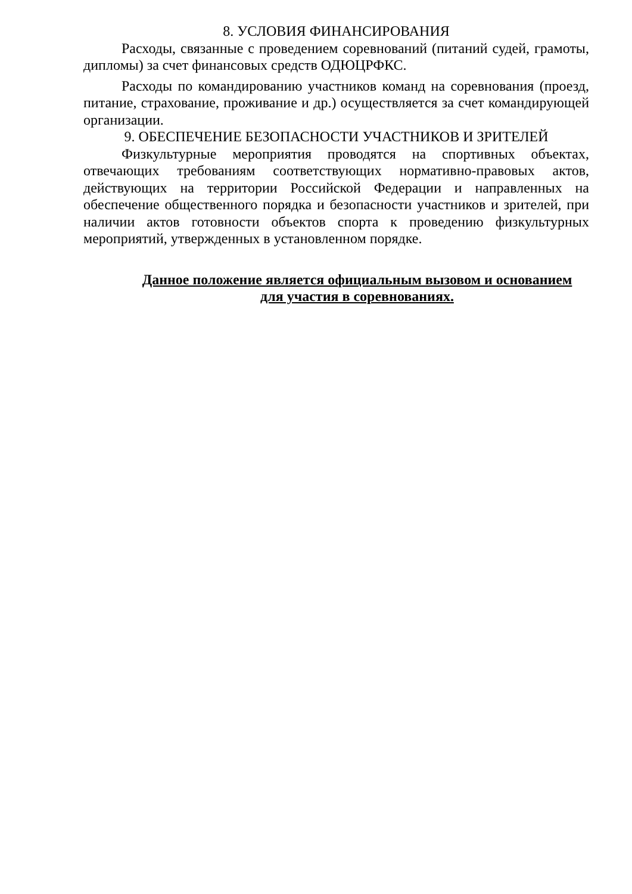8. УСЛОВИЯ ФИНАНСИРОВАНИЯ
Расходы, связанные с проведением соревнований (питаний судей, грамоты, дипломы) за счет финансовых средств ОДЮЦРФКС.
Расходы по командированию участников команд на соревнования (проезд, питание, страхование, проживание и др.) осуществляется за счет командирующей организации.
9. ОБЕСПЕЧЕНИЕ БЕЗОПАСНОСТИ УЧАСТНИКОВ И ЗРИТЕЛЕЙ
Физкультурные мероприятия проводятся на спортивных объектах, отвечающих требованиям соответствующих нормативно-правовых актов, действующих на территории Российской Федерации и направленных на обеспечение общественного порядка и безопасности участников и зрителей, при наличии актов готовности объектов спорта к проведению физкультурных мероприятий, утвержденных в установленном порядке.
Данное положение является официальным вызовом и основанием
для участия в соревнованиях.